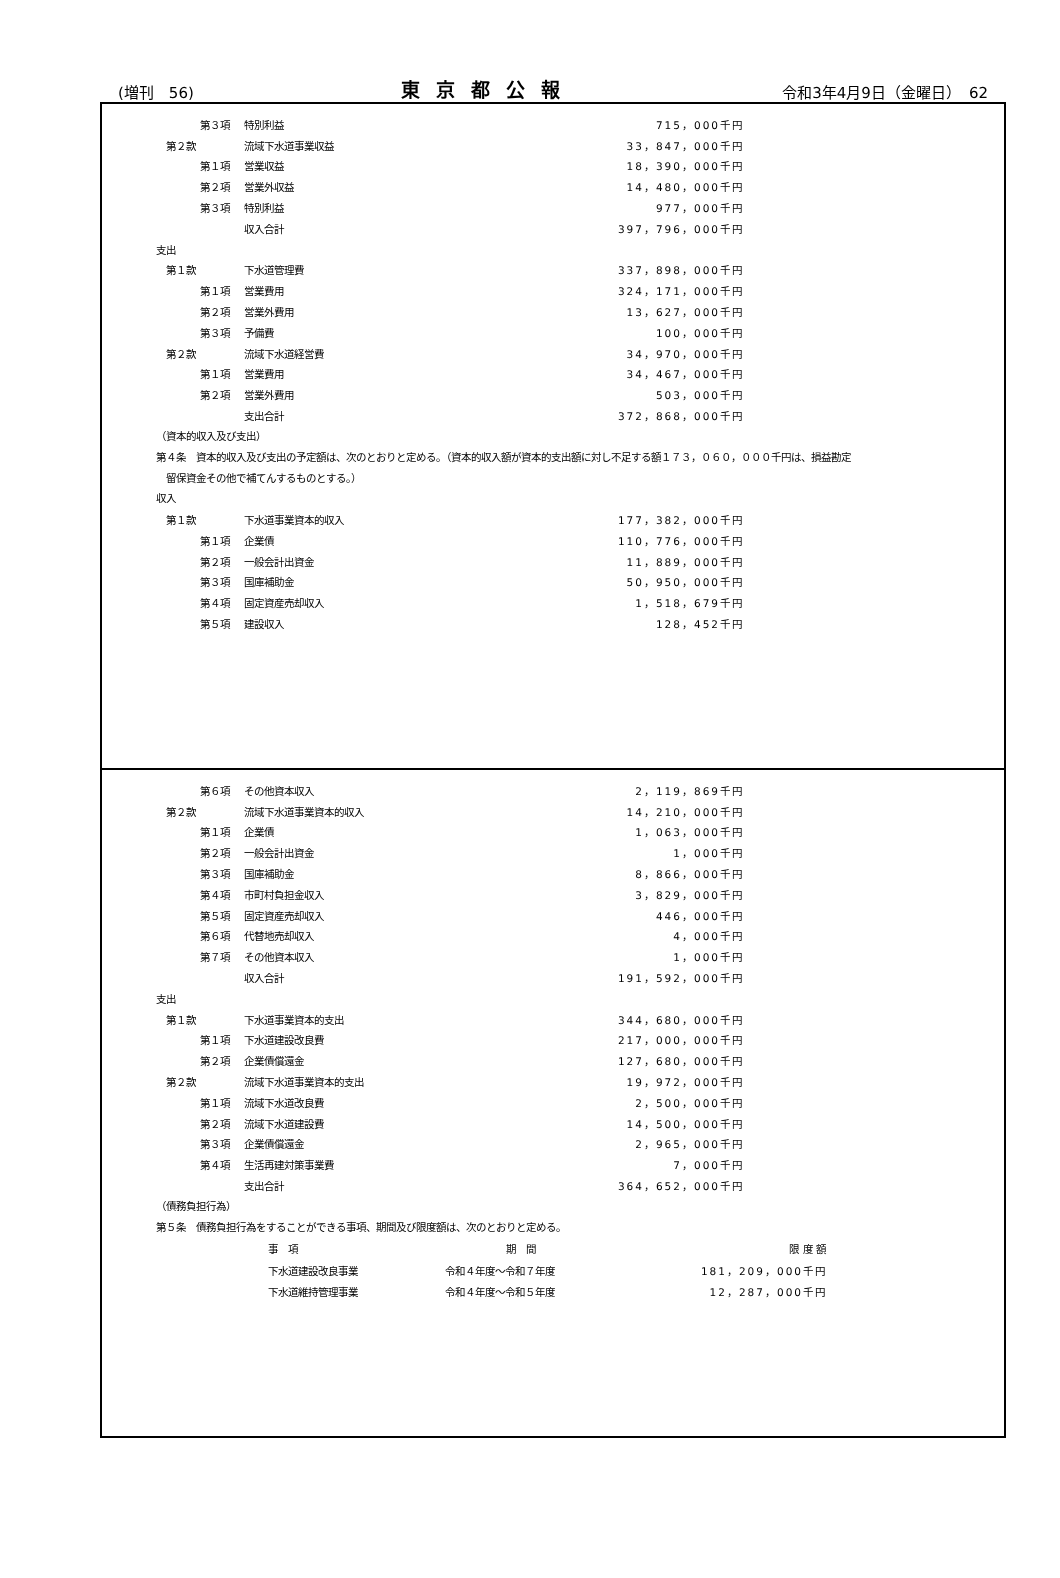(増刊　56) 東京都公報 令和3年4月9日（金曜日）　62
| | | 第３項 | 特別利益 | 715，000千円 |
| | 第２款 | | 流域下水道事業収益 | 33，847，000千円 |
| | | 第１項 | 営業収益 | 18，390，000千円 |
| | | 第２項 | 営業外収益 | 14，480，000千円 |
| | | 第３項 | 特別利益 | 977，000千円 |
| | | | 収入合計 | 397，796，000千円 |
| | 支出 | | | |
| | 第１款 | | 下水道管理費 | 337，898，000千円 |
| | | 第１項 | 営業費用 | 324，171，000千円 |
| | | 第２項 | 営業外費用 | 13，627，000千円 |
| | | 第３項 | 予備費 | 100，000千円 |
| | 第２款 | | 流域下水道経営費 | 34，970，000千円 |
| | | 第１項 | 営業費用 | 34，467，000千円 |
| | | 第２項 | 営業外費用 | 503，000千円 |
| | | | 支出合計 | 372，868，000千円 |
（資本的収入及び支出）
第４条　資本的収入及び支出の予定額は、次のとおりと定める。（資本的収入額が資本的支出額に対し不足する額１７３，０６０，０００千円は、損益勘定
　留保資金その他で補てんするものとする。）
収入
| | 第１款 | | 下水道事業資本的収入 | 177，382，000千円 |
| | | 第１項 | 企業債 | 110，776，000千円 |
| | | 第２項 | 一般会計出資金 | 11，889，000千円 |
| | | 第３項 | 国庫補助金 | 50，950，000千円 |
| | | 第４項 | 固定資産売却収入 | 1，518，679千円 |
| | | 第５項 | 建設収入 | 128，452千円 |
| | | 第６項 | その他資本収入 | 2，119，869千円 |
| | 第２款 | | 流域下水道事業資本的収入 | 14，210，000千円 |
| | | 第１項 | 企業債 | 1，063，000千円 |
| | | 第２項 | 一般会計出資金 | 1，000千円 |
| | | 第３項 | 国庫補助金 | 8，866，000千円 |
| | | 第４項 | 市町村負担金収入 | 3，829，000千円 |
| | | 第５項 | 固定資産売却収入 | 446，000千円 |
| | | 第６項 | 代替地売却収入 | 4，000千円 |
| | | 第７項 | その他資本収入 | 1，000千円 |
| | | | 収入合計 | 191，592，000千円 |
| | 支出 | | | |
| | 第１款 | | 下水道事業資本的支出 | 344，680，000千円 |
| | | 第１項 | 下水道建設改良費 | 217，000，000千円 |
| | | 第２項 | 企業債償還金 | 127，680，000千円 |
| | 第２款 | | 流域下水道事業資本的支出 | 19，972，000千円 |
| | | 第１項 | 流域下水道改良費 | 2，500，000千円 |
| | | 第２項 | 流域下水道建設費 | 14，500，000千円 |
| | | 第３項 | 企業債償還金 | 2，965，000千円 |
| | | 第４項 | 生活再建対策事業費 | 7，000千円 |
| | | | 支出合計 | 364，652，000千円 |
（債務負担行為）
第５条　債務負担行為をすることができる事項、期間及び限度額は、次のとおりと定める。
| | 事 項 | 期 間 | 限 度 額 |
| --- | --- | --- | --- |
| | 下水道建設改良事業 | 令和４年度～令和７年度 | 181，209，000千円 |
| | 下水道維持管理事業 | 令和４年度～令和５年度 | 12，287，000千円 |